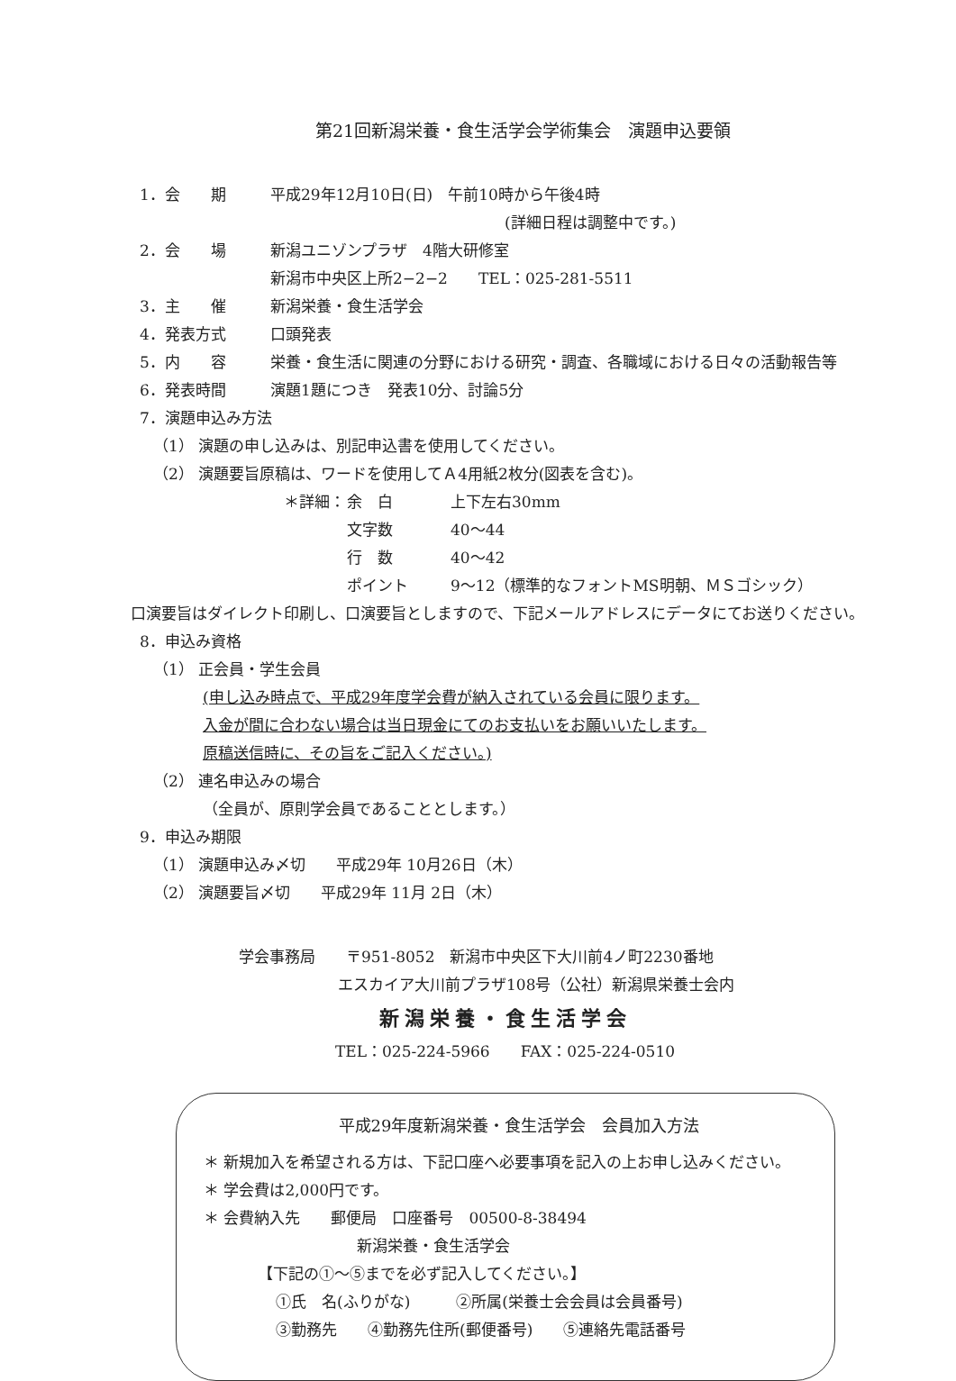第21回新潟栄養・食生活学会学術集会　演題申込要領
1．会　　期 平成29年12月10日(日)　午前10時から午後4時
(詳細日程は調整中です。)
2．会　　場 新潟ユニゾンプラザ　4階大研修室
新潟市中央区上所2−2−2　　TEL：025-281-5511
3．主　　催 新潟栄養・食生活学会
4．発表方式 口頭発表
5．内　　容 栄養・食生活に関連の分野における研究・調査、各職域における日々の活動報告等
6．発表時間 演題1題につき　発表10分、討論5分
7．演題申込み方法
（1） 演題の申し込みは、別記申込書を使用してください。
（2） 演題要旨原稿は、ワードを使用してＡ4用紙2枚分(図表を含む)。
＊詳細： 余　白 上下左右30mm
文字数 40〜44
行　数 40〜42
ポイント 9〜12（標準的なフォントMS明朝、ＭＳゴシック）
口演要旨はダイレクト印刷し、口演要旨としますので、下記メールアドレスにデータにてお送りください。
8．申込み資格
（1） 正会員・学生会員
(申し込み時点で、平成29年度学会費が納入されている会員に限ります。
入金が間に合わない場合は当日現金にてのお支払いをお願いいたします。
原稿送信時に、その旨をご記入ください。)
（2） 連名申込みの場合
（全員が、原則学会員であることとします。）
9．申込み期限
（1） 演題申込み〆切　　平成29年 10月26日（木）
（2） 演題要旨〆切　　平成29年 11月 2日（木）
学会事務局　　〒951-8052　新潟市中央区下大川前4ノ町2230番地
エスカイア大川前プラザ108号（公社）新潟県栄養士会内
新潟栄養・食生活学会
TEL：025-224-5966　　FAX：025-224-0510
平成29年度新潟栄養・食生活学会　会員加入方法
＊ 新規加入を希望される方は、下記口座へ必要事項を記入の上お申し込みください。
＊ 学会費は2,000円です。
＊ 会費納入先　　郵便局　口座番号　00500-8-38494
新潟栄養・食生活学会
【下記の①〜⑤までを必ず記入してください。】
①氏　名(ふりがな)　　　②所属(栄養士会会員は会員番号)
③勤務先　　④勤務先住所(郵便番号)　　⑤連絡先電話番号